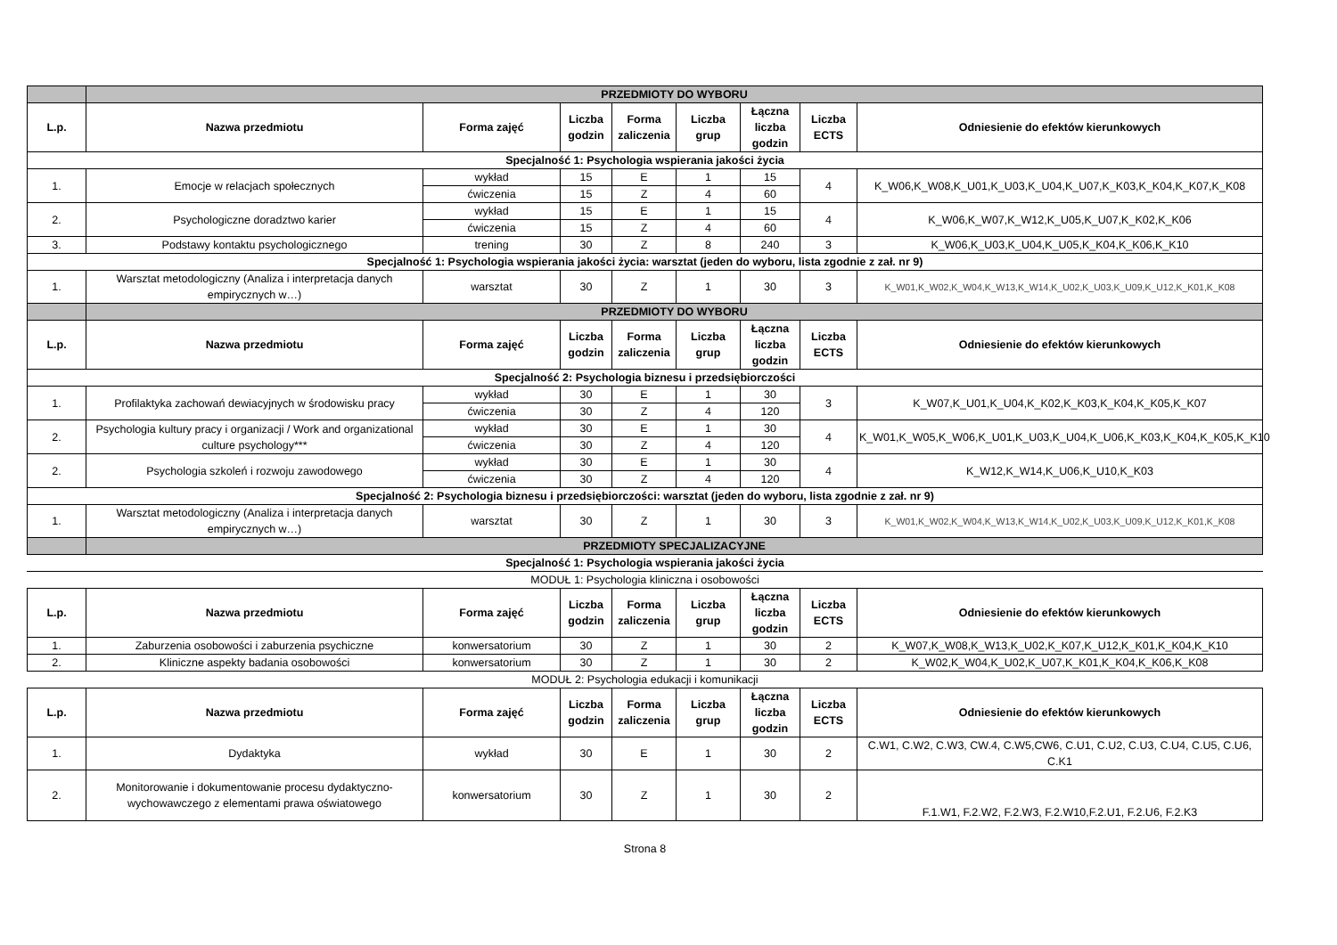| | PRZEDMIOTY DO WYBORU | | | | | | | |
| L.p. | Nazwa przedmiotu | Forma zajęć | Liczba godzin | Forma zaliczenia | Liczba grup | Łączna liczba godzin | Liczba ECTS | Odniesienie do efektów kierunkowych |
| Specjalność 1: Psychologia wspierania jakości życia | | | | | | | | |
| 1. | Emocje w relacjach społecznych | wykład | 15 | E | 1 | 15 | 4 | K_W06,K_W08,K_U01,K_U03,K_U04,K_U07,K_K03,K_K04,K_K07,K_K08 |
| | | ćwiczenia | 15 | Z | 4 | 60 | | |
| 2. | Psychologiczne doradztwo karier | wykład | 15 | E | 1 | 15 | 4 | K_W06,K_W07,K_W12,K_U05,K_U07,K_K02,K_K06 |
| | | ćwiczenia | 15 | Z | 4 | 60 | | |
| 3. | Podstawy kontaktu psychologicznego | trening | 30 | Z | 8 | 240 | 3 | K_W06,K_U03,K_U04,K_U05,K_K04,K_K06,K_K10 |
| Specjalność 1: Psychologia wspierania jakości życia: warsztat (jeden do wyboru, lista zgodnie z zał. nr 9) | | | | | | | | |
| 1. | Warsztat metodologiczny (Analiza i interpretacja danych empirycznych w…) | warsztat | 30 | Z | 1 | 30 | 3 | K_W01,K_W02,K_W04,K_W13,K_W14,K_U02,K_U03,K_U09,K_U12,K_K01,K_K08 |
| | PRZEDMIOTY DO WYBORU | | | | | | | |
| L.p. | Nazwa przedmiotu | Forma zajęć | Liczba godzin | Forma zaliczenia | Liczba grup | Łączna liczba godzin | Liczba ECTS | Odniesienie do efektów kierunkowych |
| Specjalność 2: Psychologia biznesu i przedsiębiorczości | | | | | | | | |
| 1. | Profilaktyka zachowań dewiacyjnych w środowisku pracy | wykład | 30 | E | 1 | 30 | 3 | K_W07,K_U01,K_U04,K_K02,K_K03,K_K04,K_K05,K_K07 |
| | | ćwiczenia | 30 | Z | 4 | 120 | | |
| 2. | Psychologia kultury pracy i organizacji / Work and organizational culture psychology*** | wykład | 30 | E | 1 | 30 | 4 | K_W01,K_W05,K_W06,K_U01,K_U03,K_U04,K_U06,K_K03,K_K04,K_K05,K_K10 |
| | | ćwiczenia | 30 | Z | 4 | 120 | | |
| 2. | Psychologia szkoleń i rozwoju zawodowego | wykład | 30 | E | 1 | 30 | 4 | K_W12,K_W14,K_U06,K_U10,K_K03 |
| | | ćwiczenia | 30 | Z | 4 | 120 | | |
| Specjalność 2: Psychologia biznesu i przedsiębiorczości: warsztat (jeden do wyboru, lista zgodnie z zał. nr 9) | | | | | | | | |
| 1. | Warsztat metodologiczny (Analiza i interpretacja danych empirycznych w…) | warsztat | 30 | Z | 1 | 30 | 3 | K_W01,K_W02,K_W04,K_W13,K_W14,K_U02,K_U03,K_U09,K_U12,K_K01,K_K08 |
| | PRZEDMIOTY SPECJALIZACYJNE | | | | | | | |
Specjalność 1: Psychologia wspierania jakości życia
MODUŁ 1: Psychologia kliniczna i osobowości
| L.p. | Nazwa przedmiotu | Forma zajęć | Liczba godzin | Forma zaliczenia | Liczba grup | Łączna liczba godzin | Liczba ECTS | Odniesienie do efektów kierunkowych |
| --- | --- | --- | --- | --- | --- | --- | --- | --- |
| 1. | Zaburzenia osobowości i zaburzenia psychiczne | konwersatorium | 30 | Z | 1 | 30 | 2 | K_W07,K_W08,K_W13,K_U02,K_K07,K_U12,K_K01,K_K04,K_K10 |
| 2. | Kliniczne aspekty badania osobowości | konwersatorium | 30 | Z | 1 | 30 | 2 | K_W02,K_W04,K_U02,K_U07,K_K01,K_K04,K_K06,K_K08 |
MODUŁ 2: Psychologia edukacji i komunikacji
| L.p. | Nazwa przedmiotu | Forma zajęć | Liczba godzin | Forma zaliczenia | Liczba grup | Łączna liczba godzin | Liczba ECTS | Odniesienie do efektów kierunkowych |
| --- | --- | --- | --- | --- | --- | --- | --- | --- |
| 1. | Dydaktyka | wykład | 30 | E | 1 | 30 | 2 | C.W1, C.W2, C.W3, CW.4, C.W5,CW6, C.U1, C.U2, C.U3, C.U4, C.U5, C.U6, C.K1 |
| 2. | Monitorowanie i dokumentowanie procesu dydaktyczno-wychowawczego z elementami prawa oświatowego | konwersatorium | 30 | Z | 1 | 30 | 2 | F.1.W1, F.2.W2, F.2.W3, F.2.W10,F.2.U1, F.2.U6, F.2.K3 |
Strona 8